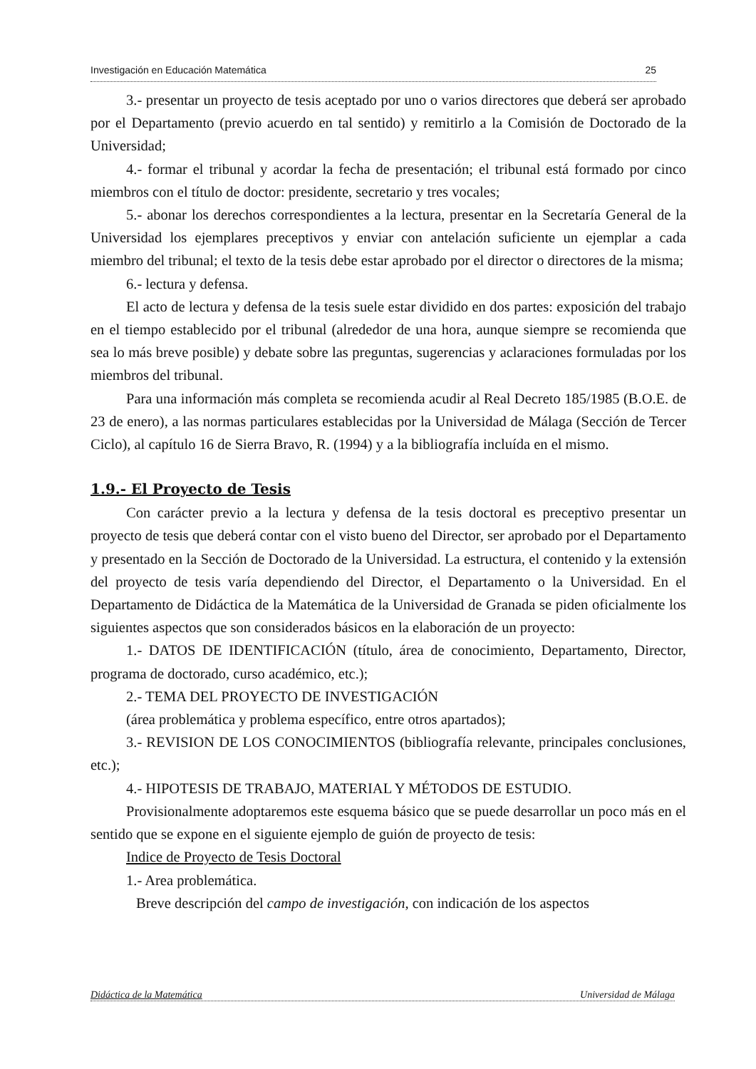Investigación en Educación Matemática 25
3.- presentar un proyecto de tesis aceptado por uno o varios directores que deberá ser aprobado por el Departamento (previo acuerdo en tal sentido) y remitirlo a la Comisión de Doctorado de la Universidad;
4.- formar el tribunal y acordar la fecha de presentación; el tribunal está formado por cinco miembros con el título de doctor: presidente, secretario y tres vocales;
5.- abonar los derechos correspondientes a la lectura, presentar en la Secretaría General de la Universidad los ejemplares preceptivos y enviar con antelación suficiente un ejemplar a cada miembro del tribunal; el texto de la tesis debe estar aprobado por el director o directores de la misma;
6.- lectura y defensa.
El acto de lectura y defensa de la tesis suele estar dividido en dos partes: exposición del trabajo en el tiempo establecido por el tribunal (alrededor de una hora, aunque siempre se recomienda que sea lo más breve posible) y debate sobre las preguntas, sugerencias y aclaraciones formuladas por los miembros del tribunal.
Para una información más completa se recomienda acudir al Real Decreto 185/1985 (B.O.E. de 23 de enero), a las normas particulares establecidas por la Universidad de Málaga (Sección de Tercer Ciclo), al capítulo 16 de Sierra Bravo, R. (1994) y a la bibliografía incluída en el mismo.
1.9.- El Proyecto de Tesis
Con carácter previo a la lectura y defensa de la tesis doctoral es preceptivo presentar un proyecto de tesis que deberá contar con el visto bueno del Director, ser aprobado por el Departamento y presentado en la Sección de Doctorado de la Universidad. La estructura, el contenido y la extensión del proyecto de tesis varía dependiendo del Director, el Departamento o la Universidad. En el Departamento de Didáctica de la Matemática de la Universidad de Granada se piden oficialmente los siguientes aspectos que son considerados básicos en la elaboración de un proyecto:
1.- DATOS DE IDENTIFICACIÓN (título, área de conocimiento, Departamento, Director, programa de doctorado, curso académico, etc.);
2.- TEMA DEL PROYECTO DE INVESTIGACIÓN
(área problemática y problema específico, entre otros apartados);
3.- REVISION DE LOS CONOCIMIENTOS (bibliografía relevante, principales conclusiones, etc.);
4.- HIPOTESIS DE TRABAJO, MATERIAL Y MÉTODOS DE ESTUDIO.
Provisionalmente adoptaremos este esquema básico que se puede desarrollar un poco más en el sentido que se expone en el siguiente ejemplo de guión de proyecto de tesis:
Indice de Proyecto de Tesis Doctoral
1.- Area problemática.
Breve descripción del campo de investigación, con indicación de los aspectos
Didáctica de la Matemática Universidad de Málaga